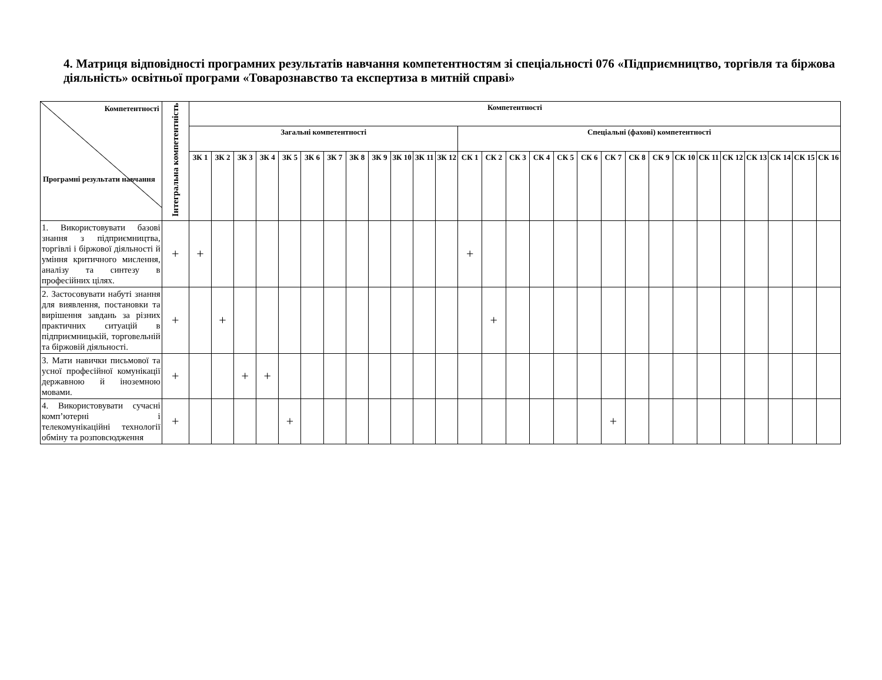4. Матриця відповідності програмних результатів навчання компетентностям зі спеціальності 076 «Підприємництво, торгівля та біржова діяльність» освітньої програми «Товарознавство та експертиза в митній справі»
| Компетентності Програмні результати навчання | Інтегральна компетентність | Компетентності | | | | | | | | | | | | | | | | | | | | | | | | | | | |
| --- | --- | --- | --- | --- | --- | --- | --- | --- | --- | --- | --- | --- | --- | --- | --- | --- | --- | --- | --- | --- | --- | --- | --- | --- | --- | --- | --- | --- | --- |
| | | Загальні компетентності | | | | | | | | | | | | Спеціальні (фахові) компетентності | | | | | | | | | | | | | | | |
| | | ЗК 1 | ЗК 2 | ЗК 3 | ЗК 4 | ЗК 5 | ЗК 6 | ЗК 7 | ЗК 8 | ЗК 9 | ЗК 10 | ЗК 11 | ЗК 12 | СК 1 | СК 2 | СК 3 | СК 4 | СК 5 | СК 6 | СК 7 | СК 8 | СК 9 | СК 10 | СК 11 | СК 12 | СК 13 | СК 14 | СК 15 | СК 16 |
| 1. Використовувати базові знання з підприємництва, торгівлі і біржової діяльності й уміння критичного мислення, аналізу та синтезу в професійних цілях. | + | + | | | | | | | | | | | | + | | | | | | | | | | | | | | | |
| 2. Застосовувати набуті знання для виявлення, постановки та вирішення завдань за різних практичних ситуацій в підприємницькій, торговельній та біржовій діяльності. | + | | + | | | | | | | | | | | | + | | | | | | | | | | | | | | |
| 3. Мати навички письмової та усної професійної комунікації державною й іноземною мовами. | + | | | + | + | | | | | | | | | | | | | | | | | | | | | | | | |
| 4. Використовувати сучасні комп’ютерні і телекомунікаційні технології обміну та розповсюдження | + | | | | | + | | | | | | | | | | | | | | + | | | | | | | | | |